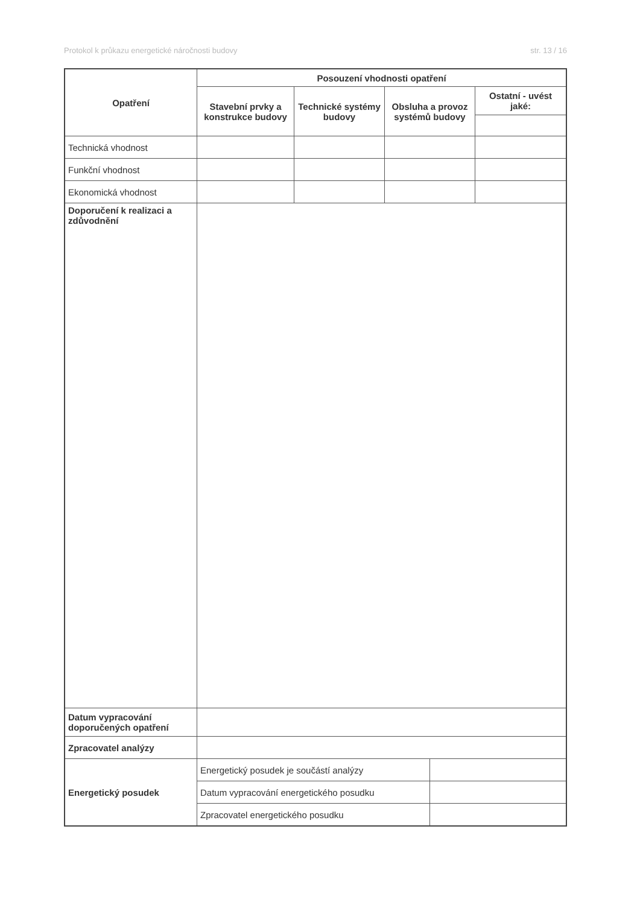Protokol k průkazu energetické náročnosti budovy str. 13 / 16
| Opatření | Posouzení vhodnosti opatření | | | | |
| --- | --- | --- | --- | --- | --- |
| | Stavební prvky a konstrukce budovy | Technické systémy budovy | Obsluha a provoz systémů budovy | | Ostatní - uvést jaké: |
| Technická vhodnost | | | | | |
| Funkční vhodnost | | | | | |
| Ekonomická vhodnost | | | | | |
| Doporučení k realizaci a zdůvodnění | | | | | |
| Datum vypracování doporučených opatření | | | | | |
| Zpracovatel analýzy | | | | | |
| Energetický posudek | Energetický posudek je součástí analýzy | | | | |
| | Datum vypracování energetického posudku | | | | |
| | Zpracovatel energetického posudku | | | | |